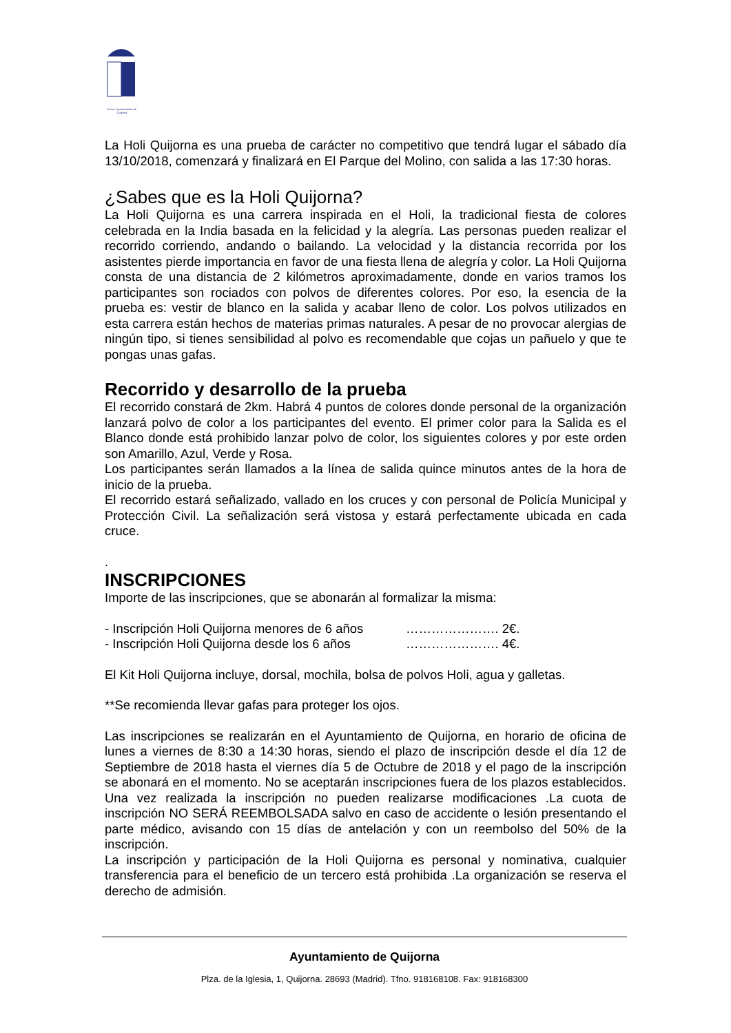Exmo. Ayuntamiento de Quijorna
La Holi Quijorna es una prueba de carácter no competitivo que tendrá lugar el sábado día 13/10/2018, comenzará y finalizará en El Parque del Molino, con salida a las 17:30 horas.
¿Sabes que es la Holi Quijorna?
La Holi Quijorna es una carrera inspirada en el Holi, la tradicional fiesta de colores celebrada en la India basada en la felicidad y la alegría. Las personas pueden realizar el recorrido corriendo, andando o bailando. La velocidad y la distancia recorrida por los asistentes pierde importancia en favor de una fiesta llena de alegría y color. La Holi Quijorna consta de una distancia de 2 kilómetros aproximadamente, donde en varios tramos los participantes son rociados con polvos de diferentes colores. Por eso, la esencia de la prueba es: vestir de blanco en la salida y acabar lleno de color. Los polvos utilizados en esta carrera están hechos de materias primas naturales. A pesar de no provocar alergias de ningún tipo, si tienes sensibilidad al polvo es recomendable que cojas un pañuelo y que te pongas unas gafas.
Recorrido y desarrollo de la prueba
El recorrido constará de 2km. Habrá 4 puntos de colores donde personal de la organización lanzará polvo de color a los participantes del evento. El primer color para la Salida es el Blanco donde está prohibido lanzar polvo de color, los siguientes colores y por este orden son Amarillo, Azul, Verde y Rosa.
Los participantes serán llamados a la línea de salida quince minutos antes de la hora de inicio de la prueba.
El recorrido estará señalizado, vallado en los cruces y con personal de Policía Municipal y Protección Civil. La señalización será vistosa y estará perfectamente ubicada en cada cruce.
.
INSCRIPCIONES
Importe de las inscripciones, que se abonarán al formalizar la misma:
- Inscripción Holi Quijorna menores de 6 años …………………. 2€.
- Inscripción Holi Quijorna desde los 6 años …………………. 4€.
El Kit Holi Quijorna incluye, dorsal, mochila, bolsa de polvos Holi, agua y galletas.
**Se recomienda llevar gafas para proteger los ojos.
Las inscripciones se realizarán en el Ayuntamiento de Quijorna, en horario de oficina de lunes a viernes de 8:30 a 14:30 horas, siendo el plazo de inscripción desde el día 12 de Septiembre de 2018 hasta el viernes día 5 de Octubre de 2018 y el pago de la inscripción se abonará en el momento. No se aceptarán inscripciones fuera de los plazos establecidos. Una vez realizada la inscripción no pueden realizarse modificaciones .La cuota de inscripción NO SERÁ REEMBOLSADA salvo en caso de accidente o lesión presentando el parte médico, avisando con 15 días de antelación y con un reembolso del 50% de la inscripción.
La inscripción y participación de la Holi Quijorna es personal y nominativa, cualquier transferencia para el beneficio de un tercero está prohibida .La organización se reserva el derecho de admisión.
Ayuntamiento de Quijorna
Plza. de la Iglesia, 1, Quijorna. 28693 (Madrid). Tfno. 918168108. Fax: 918168300